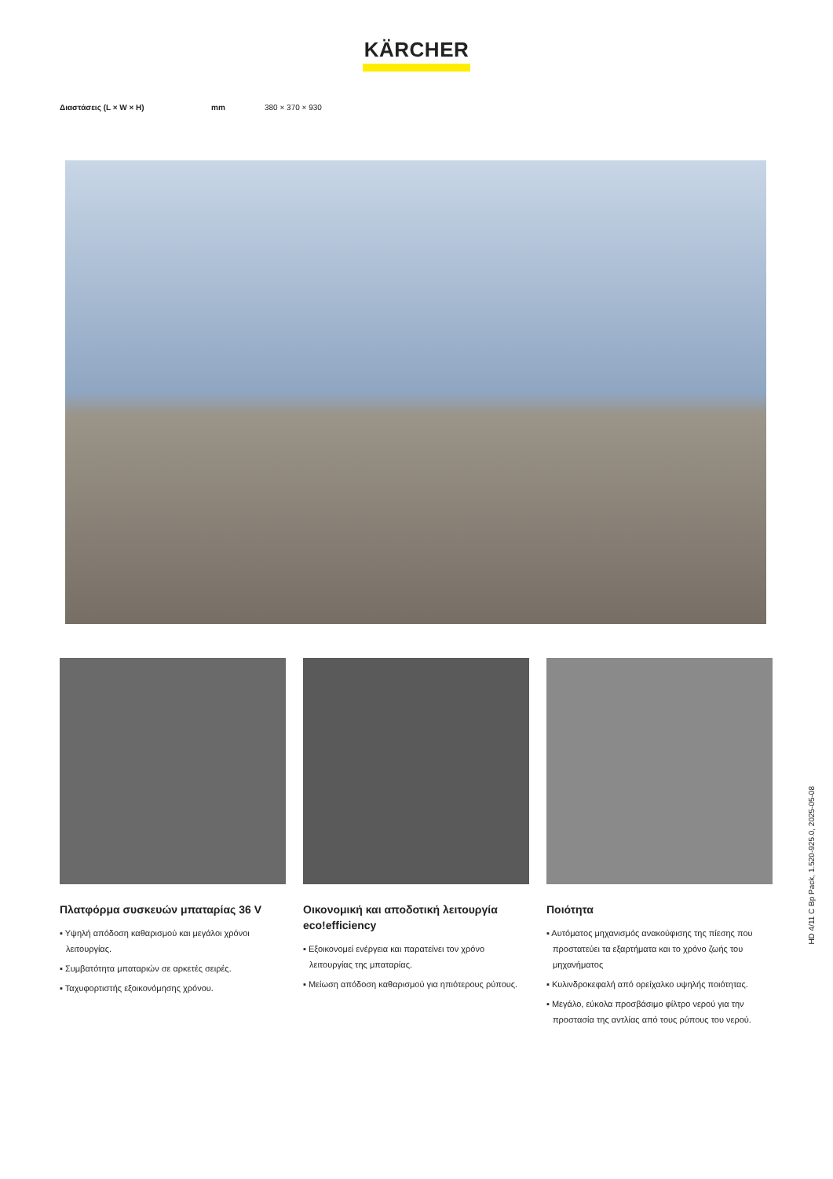KÄRCHER
| Διαστάσεις (L × W × H) | mm | 380 × 370 × 930 |
Πλατφόρμα συσκευών μπαταρίας 36 V
▪ Υψηλή απόδοση καθαρισμού και μεγάλοι χρόνοι λειτουργίας.
▪ Συμβατότητα μπαταριών σε αρκετές σειρές.
▪ Ταχυφορτιστής εξοικονόμησης χρόνου.
Οικονομική και αποδοτική λειτουργία eco!efficiency
▪ Εξοικονομεί ενέργεια και παρατείνει τον χρόνο λειτουργίας της μπαταρίας.
▪ Μείωση απόδοση καθαρισμού για ηπιότερους ρύπους.
Ποιότητα
▪ Αυτόματος μηχανισμός ανακούφισης της πίεσης που προστατεύει τα εξαρτήματα και το χρόνο ζωής του μηχανήματος
▪ Κυλινδροκεφαλή από ορείχαλκο υψηλής ποιότητας.
▪ Μεγάλο, εύκολα προσβάσιμο φίλτρο νερού για την προστασία της αντλίας από τους ρύπους του νερού.
HD 4/11 C Bp Pack, 1.520-925.0, 2025-05-08